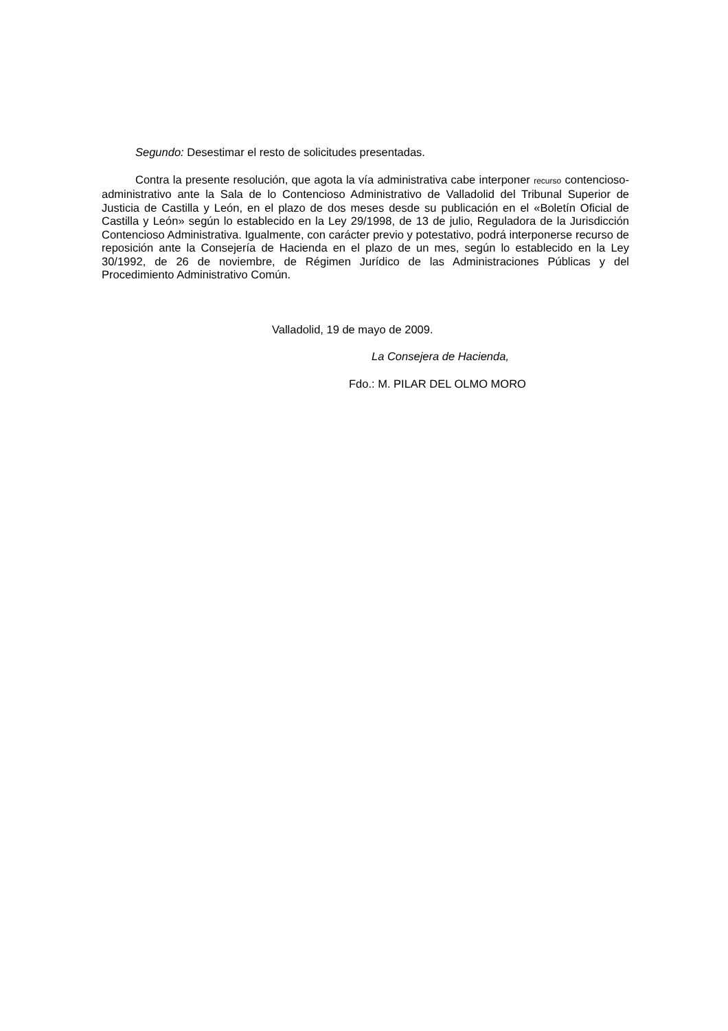Segundo: Desestimar el resto de solicitudes presentadas.
Contra la presente resolución, que agota la vía administrativa cabe interponer recurso contencioso-administrativo ante la Sala de lo Contencioso Administrativo de Valladolid del Tribunal Superior de Justicia de Castilla y León, en el plazo de dos meses desde su publicación en el «Boletín Oficial de Castilla y León» según lo establecido en la Ley 29/1998, de 13 de julio, Reguladora de la Jurisdicción Contencioso Administrativa. Igualmente, con carácter previo y potestativo, podrá interponerse recurso de reposición ante la Consejería de Hacienda en el plazo de un mes, según lo establecido en la Ley 30/1992, de 26 de noviembre, de Régimen Jurídico de las Administraciones Públicas y del Procedimiento Administrativo Común.
Valladolid, 19 de mayo de 2009.
La Consejera de Hacienda,
Fdo.: M. PILAR DEL OLMO MORO